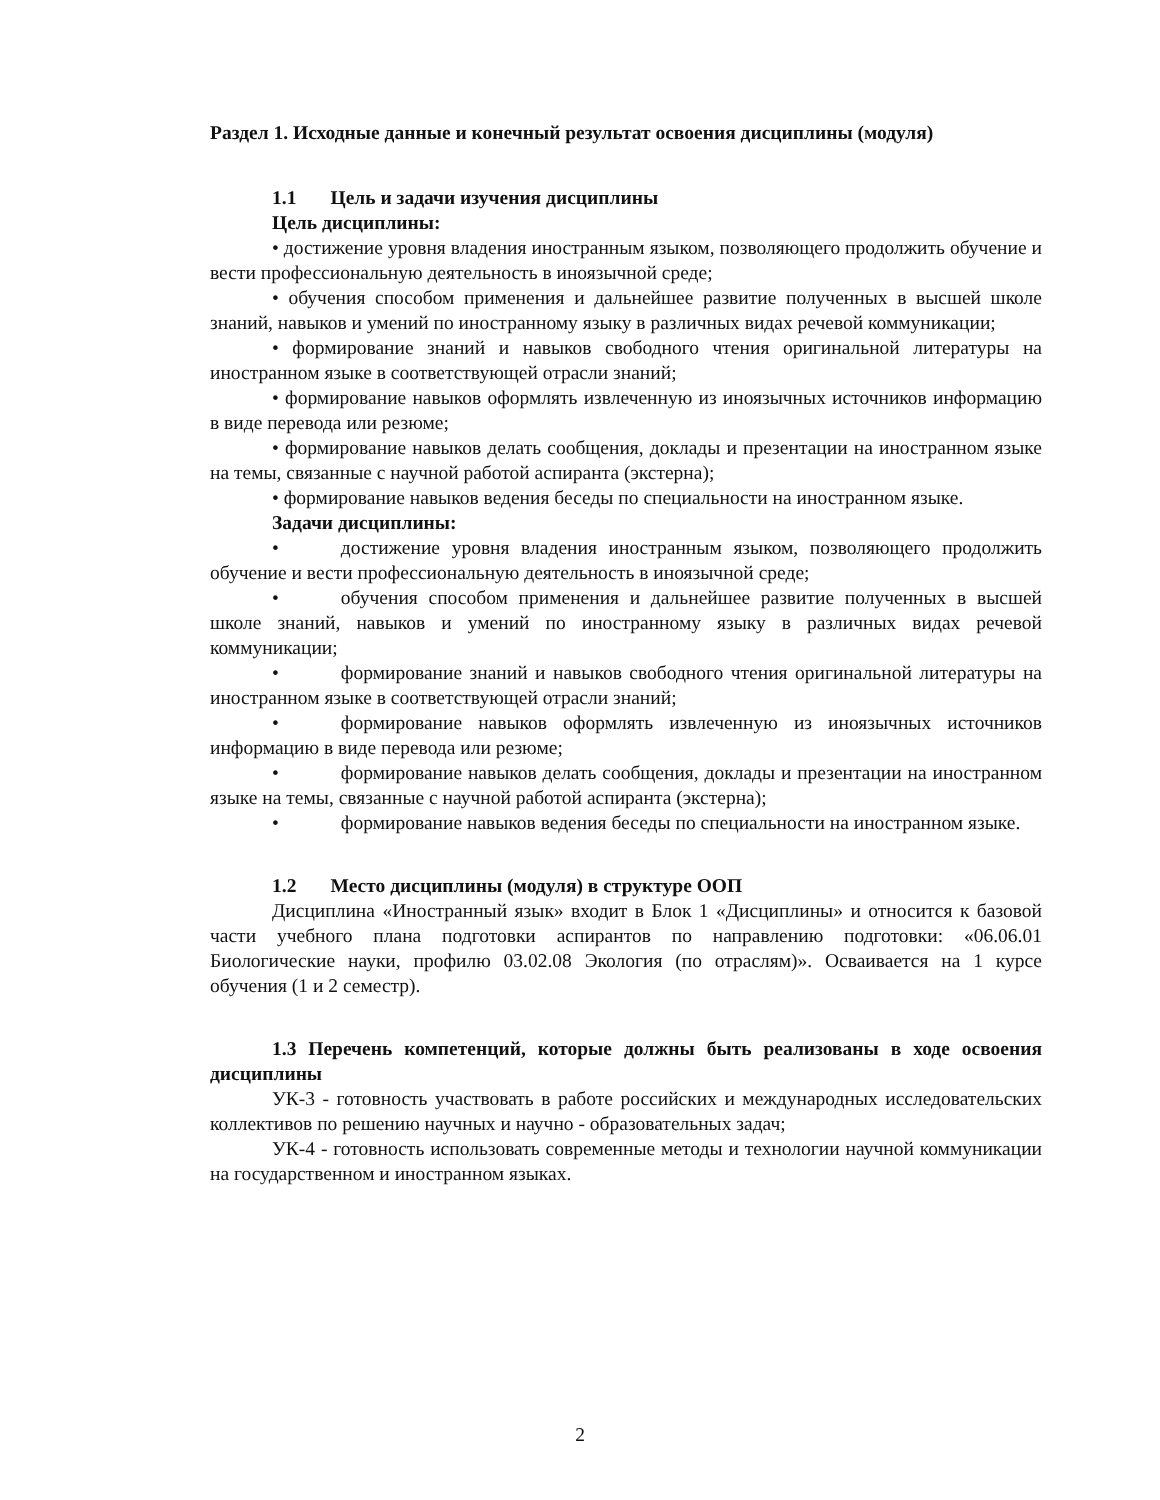Раздел 1. Исходные данные и конечный результат освоения дисциплины (модуля)
1.1 Цель и задачи изучения дисциплины
Цель дисциплины:
• достижение уровня владения иностранным языком, позволяющего продолжить обучение и вести профессиональную деятельность в иноязычной среде;
• обучения способом применения и дальнейшее развитие полученных в высшей школе знаний, навыков и умений по иностранному языку в различных видах речевой коммуникации;
• формирование знаний и навыков свободного чтения оригинальной литературы на иностранном языке в соответствующей отрасли знаний;
• формирование навыков оформлять извлеченную из иноязычных источников информацию в виде перевода или резюме;
• формирование навыков делать сообщения, доклады и презентации на иностранном языке на темы, связанные с научной работой аспиранта (экстерна);
• формирование навыков ведения беседы по специальности на иностранном языке.
Задачи дисциплины:
• достижение уровня владения иностранным языком, позволяющего продолжить обучение и вести профессиональную деятельность в иноязычной среде;
• обучения способом применения и дальнейшее развитие полученных в высшей школе знаний, навыков и умений по иностранному языку в различных видах речевой коммуникации;
• формирование знаний и навыков свободного чтения оригинальной литературы на иностранном языке в соответствующей отрасли знаний;
• формирование навыков оформлять извлеченную из иноязычных источников информацию в виде перевода или резюме;
• формирование навыков делать сообщения, доклады и презентации на иностранном языке на темы, связанные с научной работой аспиранта (экстерна);
• формирование навыков ведения беседы по специальности на иностранном языке.
1.2 Место дисциплины (модуля) в структуре ООП
Дисциплина «Иностранный язык» входит в Блок 1 «Дисциплины» и относится к базовой части учебного плана подготовки аспирантов по направлению подготовки: «06.06.01 Биологические науки, профилю 03.02.08 Экология (по отраслям)». Осваивается на 1 курсе обучения (1 и 2 семестр).
1.3 Перечень компетенций, которые должны быть реализованы в ходе освоения дисциплины
УК-3 - готовность участвовать в работе российских и международных исследовательских коллективов по решению научных и научно - образовательных задач;
УК-4 - готовность использовать современные методы и технологии научной коммуникации на государственном и иностранном языках.
2